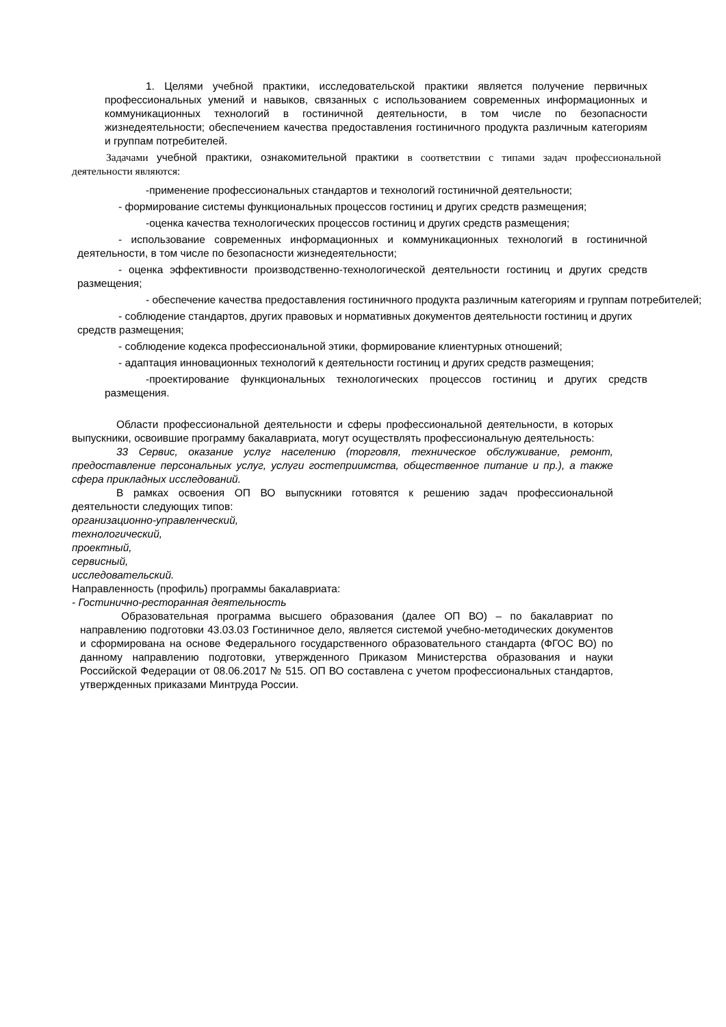1. Целями учебной практики, исследовательской практики является получение первичных профессиональных умений и навыков, связанных с использованием современных информационных и коммуникационных технологий в гостиничной деятельности, в том числе по безопасности жизнедеятельности; обеспечением качества предоставления гостиничного продукта различным категориям и группам потребителей.
Задачами учебной практики, ознакомительной практики в соответствии с типами задач профессиональной деятельности являются:
-применение профессиональных стандартов и технологий гостиничной деятельности;
- формирование системы функциональных процессов гостиниц и других средств размещения;
-оценка качества технологических процессов гостиниц и других средств размещения;
- использование современных информационных и коммуникационных технологий в гостиничной деятельности, в том числе по безопасности жизнедеятельности;
- оценка эффективности производственно-технологической деятельности гостиниц и других средств размещения;
- обеспечение качества предоставления гостиничного продукта различным категориям и группам потребителей;
- соблюдение стандартов, других правовых и нормативных документов деятельности гостиниц и других средств размещения;
- соблюдение кодекса профессиональной этики, формирование клиентурных отношений;
- адаптация инновационных технологий к деятельности гостиниц и других средств размещения;
-проектирование функциональных технологических процессов гостиниц и других средств размещения.
Области профессиональной деятельности и сферы профессиональной деятельности, в которых выпускники, освоившие программу бакалавриата, могут осуществлять профессиональную деятельность:
33 Сервис, оказание услуг населению (торговля, техническое обслуживание, ремонт, предоставление персональных услуг, услуги гостеприимства, общественное питание и пр.), а также сфера прикладных исследований.
В рамках освоения ОП ВО выпускники готовятся к решению задач профессиональной деятельности следующих типов:
организационно-управленческий,
технологический,
проектный,
сервисный,
исследовательский.
Направленность (профиль) программы бакалавриата:
- Гостинично-ресторанная деятельность
Образовательная программа высшего образования (далее ОП ВО) – по бакалавриат по направлению подготовки 43.03.03 Гостиничное дело, является системой учебно-методических документов и сформирована на основе Федерального государственного образовательного стандарта (ФГОС ВО) по данному направлению подготовки, утвержденного Приказом Министерства образования и науки Российской Федерации от 08.06.2017 № 515. ОП ВО составлена с учетом профессиональных стандартов, утвержденных приказами Минтруда России.